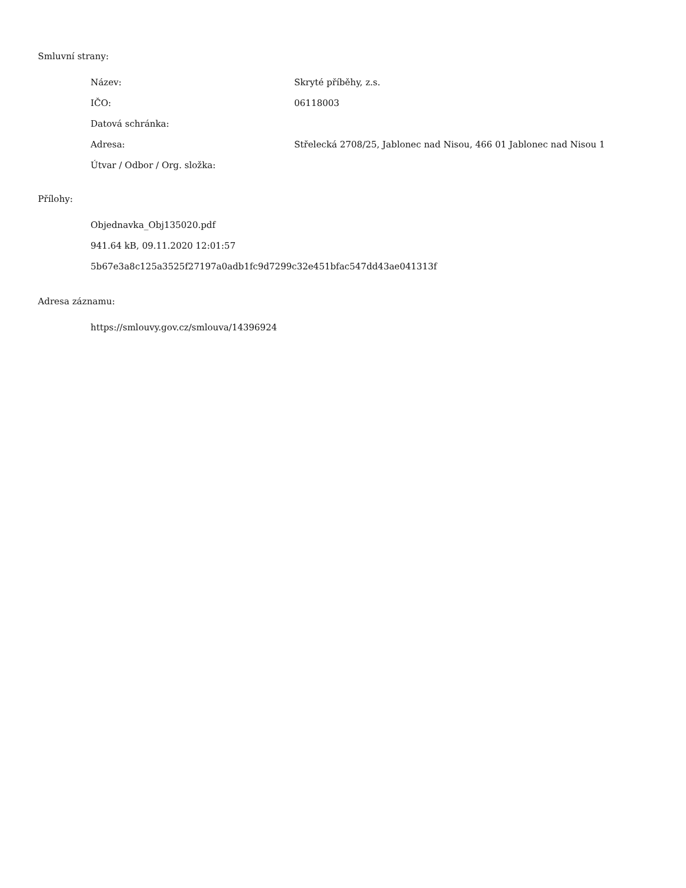Smluvní strany:
| Název: | Skryté příběhy, z.s. |
| IČO: | 06118003 |
| Datová schránka: | |
| Adresa: | Střelecká 2708/25, Jablonec nad Nisou, 466 01 Jablonec nad Nisou 1 |
| Útvar / Odbor / Org. složka: | |
Přílohy:
Objednavka_Obj135020.pdf
941.64 kB, 09.11.2020 12:01:57
5b67e3a8c125a3525f27197a0adb1fc9d7299c32e451bfac547dd43ae041313f
Adresa záznamu:
https://smlouvy.gov.cz/smlouva/14396924